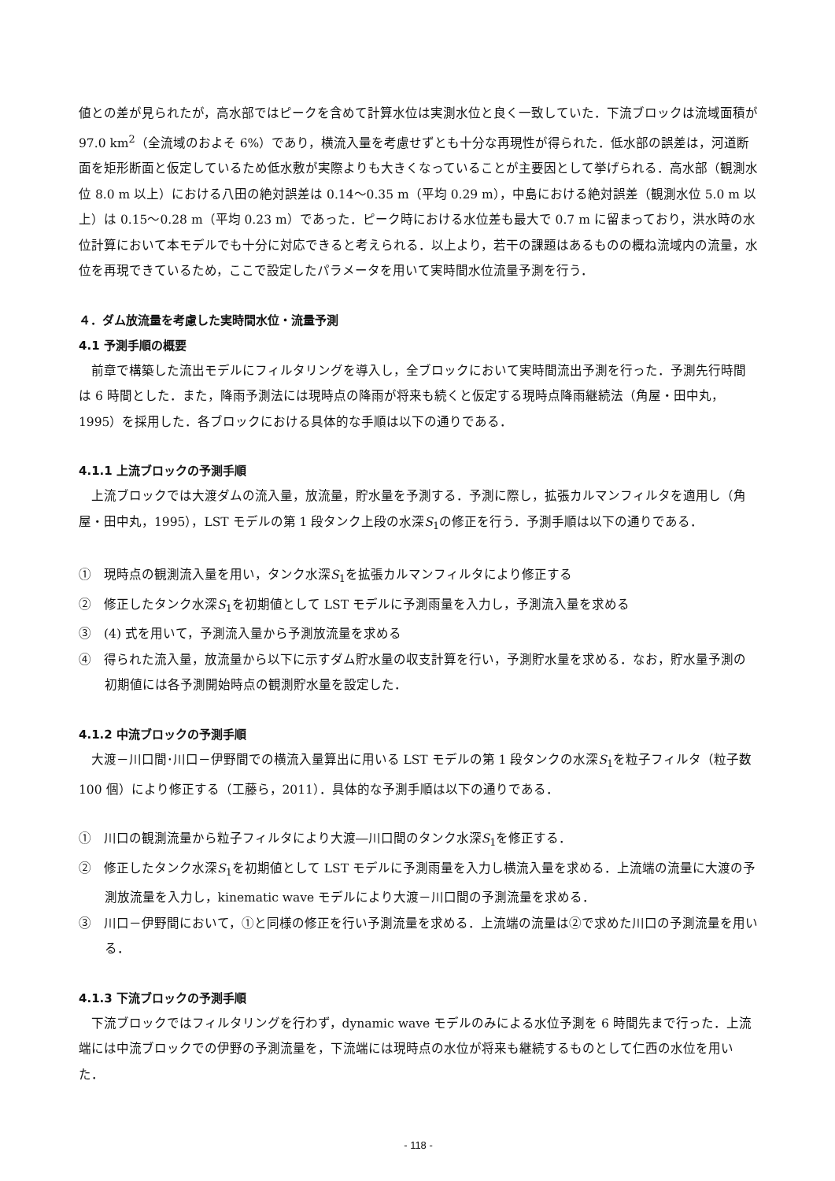値との差が見られたが，高水部ではピークを含めて計算水位は実測水位と良く一致していた．下流ブロックは流域面積が 97.0 km<sup>2</sup>（全流域のおよそ 6%）であり，横流入量を考慮せずとも十分な再現性が得られた．低水部の誤差は，河道断面を矩形断面と仮定しているため低水敷が実際よりも大きくなっていることが主要因として挙げられる．高水部（観測水位 8.0 m 以上）における八田の絶対誤差は 0.14～0.35 m（平均 0.29 m），中島における絶対誤差（観測水位 5.0 m 以上）は 0.15～0.28 m（平均 0.23 m）であった．ピーク時における水位差も最大で 0.7 m に留まっており，洪水時の水位計算において本モデルでも十分に対応できると考えられる．以上より，若干の課題はあるものの概ね流域内の流量，水位を再現できているため，ここで設定したパラメータを用いて実時間水位流量予測を行う．
４．ダム放流量を考慮した実時間水位・流量予測
4.1 予測手順の概要
前章で構築した流出モデルにフィルタリングを導入し，全ブロックにおいて実時間流出予測を行った．予測先行時間は 6 時間とした．また，降雨予測法には現時点の降雨が将来も続くと仮定する現時点降雨継続法（角屋・田中丸，1995）を採用した．各ブロックにおける具体的な手順は以下の通りである．
4.1.1 上流ブロックの予測手順
上流ブロックでは大渡ダムの流入量，放流量，貯水量を予測する．予測に際し，拡張カルマンフィルタを適用し（角屋・田中丸，1995），LST モデルの第 1 段タンク上段の水深S<sub>1</sub>の修正を行う．予測手順は以下の通りである．
①　現時点の観測流入量を用い，タンク水深S<sub>1</sub>を拡張カルマンフィルタにより修正する
②　修正したタンク水深S<sub>1</sub>を初期値として LST モデルに予測雨量を入力し，予測流入量を求める
③　(4) 式を用いて，予測流入量から予測放流量を求める
④　得られた流入量，放流量から以下に示すダム貯水量の収支計算を行い，予測貯水量を求める．なお，貯水量予測の初期値には各予測開始時点の観測貯水量を設定した．
4.1.2 中流ブロックの予測手順
大渡－川口間･川口－伊野間での横流入量算出に用いる LST モデルの第 1 段タンクの水深S<sub>1</sub>を粒子フィルタ（粒子数 100 個）により修正する（工藤ら，2011）．具体的な予測手順は以下の通りである．
①　川口の観測流量から粒子フィルタにより大渡―川口間のタンク水深S<sub>1</sub>を修正する．
②　修正したタンク水深S<sub>1</sub>を初期値として LST モデルに予測雨量を入力し横流入量を求める．上流端の流量に大渡の予測放流量を入力し，kinematic wave モデルにより大渡－川口間の予測流量を求める．
③　川口－伊野間において，①と同様の修正を行い予測流量を求める．上流端の流量は②で求めた川口の予測流量を用いる．
4.1.3 下流ブロックの予測手順
下流ブロックではフィルタリングを行わず，dynamic wave モデルのみによる水位予測を 6 時間先まで行った．上流端には中流ブロックでの伊野の予測流量を，下流端には現時点の水位が将来も継続するものとして仁西の水位を用いた．
- 118 -